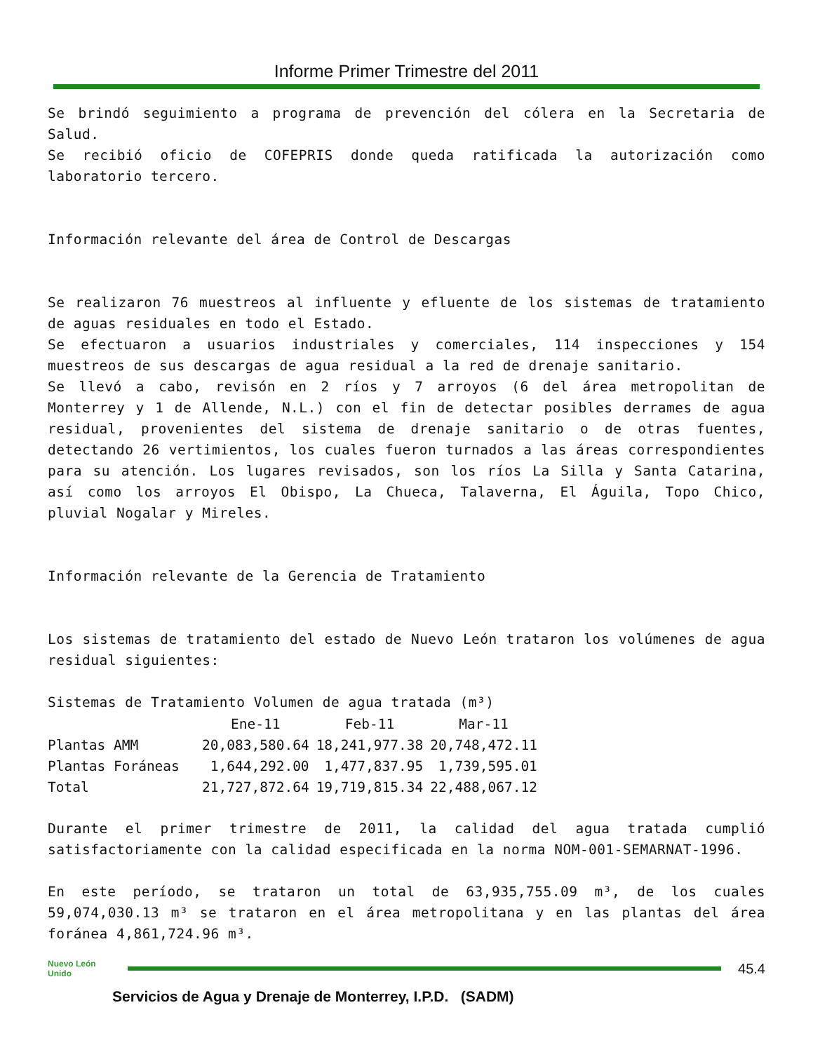Informe Primer Trimestre del 2011
Se brindó seguimiento a programa de prevención del cólera en la Secretaria de Salud.
Se recibió oficio de COFEPRIS donde queda ratificada la autorización como laboratorio tercero.
Información relevante del área de Control de Descargas
Se realizaron 76 muestreos al influente y efluente de los sistemas de tratamiento de aguas residuales en todo el Estado.
Se efectuaron a usuarios industriales y comerciales, 114 inspecciones y 154 muestreos de sus descargas de agua residual a la red de drenaje sanitario.
Se llevó a cabo, revisón en 2 ríos y 7 arroyos (6 del área metropolitan de Monterrey y 1 de Allende, N.L.) con el fin de detectar posibles derrames de agua residual, provenientes del sistema de drenaje sanitario o de otras fuentes, detectando 26 vertimientos, los cuales fueron turnados a las áreas correspondientes para su atención. Los lugares revisados, son los ríos La Silla y Santa Catarina, así como los arroyos El Obispo, La Chueca, Talaverna, El Águila, Topo Chico, pluvial Nogalar y Mireles.
Información relevante de la Gerencia de Tratamiento
Los sistemas de tratamiento del estado de Nuevo León trataron los volúmenes de agua residual siguientes:
Sistemas de Tratamiento Volumen de agua tratada (m³)
| | Ene-11 | Feb-11 | Mar-11 |
| --- | --- | --- | --- |
| Plantas AMM | 20,083,580.64 | 18,241,977.38 | 20,748,472.11 |
| Plantas Foráneas | 1,644,292.00 | 1,477,837.95 | 1,739,595.01 |
| Total | 21,727,872.64 | 19,719,815.34 | 22,488,067.12 |
Durante el primer trimestre de 2011, la calidad del agua tratada cumplió satisfactoriamente con la calidad especificada en la norma NOM-001-SEMARNAT-1996.
En este período, se trataron un total de 63,935,755.09 m³, de los cuales 59,074,030.13 m³ se trataron en el área metropolitana y en las plantas del área foránea 4,861,724.96 m³.
Nuevo León Unido
45.4
Servicios de Agua y Drenaje de Monterrey, I.P.D. (SADM)